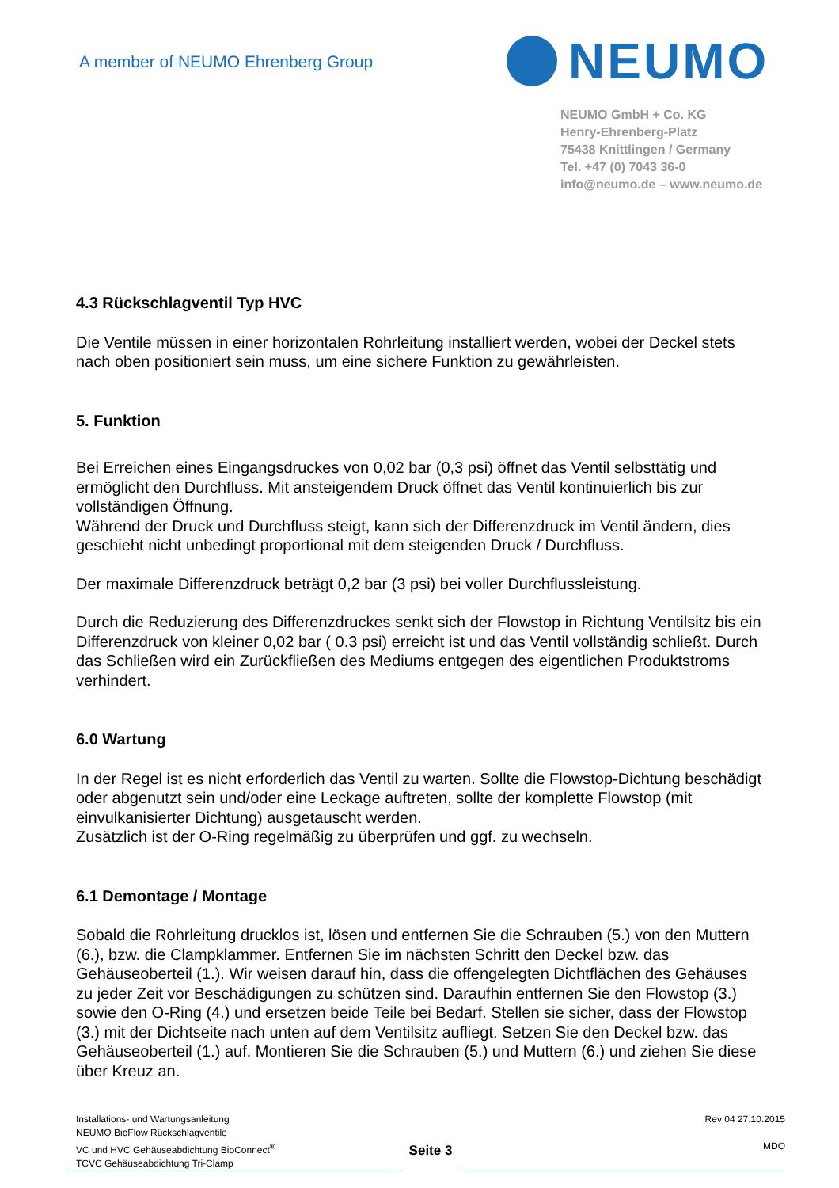A member of NEUMO Ehrenberg Group
NEUMO
NEUMO GmbH + Co. KG
Henry-Ehrenberg-Platz
75438 Knittlingen / Germany
Tel. +47 (0) 7043 36-0
info@neumo.de – www.neumo.de
4.3 Rückschlagventil Typ HVC
Die Ventile müssen in einer horizontalen Rohrleitung installiert werden, wobei der Deckel stets nach oben positioniert sein muss, um eine sichere Funktion zu gewährleisten.
5. Funktion
Bei Erreichen eines Eingangsdruckes von 0,02 bar (0,3 psi) öffnet das Ventil selbsttätig und ermöglicht den Durchfluss. Mit ansteigendem Druck öffnet das Ventil kontinuierlich bis zur vollständigen Öffnung.
Während der Druck und Durchfluss steigt, kann sich der Differenzdruck im Ventil ändern, dies geschieht nicht unbedingt proportional mit dem steigenden Druck / Durchfluss.
Der maximale Differenzdruck beträgt 0,2 bar (3 psi) bei voller Durchflussleistung.
Durch die Reduzierung des Differenzdruckes senkt sich der Flowstop in Richtung Ventilsitz bis ein Differenzdruck von kleiner 0,02 bar ( 0.3 psi) erreicht ist und das Ventil vollständig schließt. Durch das Schließen wird ein Zurückfließen des Mediums entgegen des eigentlichen Produktstroms verhindert.
6.0 Wartung
In der Regel ist es nicht erforderlich das Ventil zu warten. Sollte die Flowstop-Dichtung beschädigt oder abgenutzt sein und/oder eine Leckage auftreten, sollte der komplette Flowstop (mit einvulkanisierter Dichtung) ausgetauscht werden.
Zusätzlich ist der O-Ring regelmäßig zu überprüfen und ggf. zu wechseln.
6.1 Demontage / Montage
Sobald die Rohrleitung drucklos ist, lösen und entfernen Sie die Schrauben (5.) von den Muttern (6.), bzw. die Clampklammer. Entfernen Sie im nächsten Schritt den Deckel bzw. das Gehäuseoberteil (1.). Wir weisen darauf hin, dass die offengelegten Dichtflächen des Gehäuses zu jeder Zeit vor Beschädigungen zu schützen sind. Daraufhin entfernen Sie den Flowstop (3.) sowie den O-Ring (4.) und ersetzen beide Teile bei Bedarf. Stellen sie sicher, dass der Flowstop (3.) mit der Dichtseite nach unten auf dem Ventilsitz aufliegt. Setzen Sie den Deckel bzw. das Gehäuseoberteil (1.) auf. Montieren Sie die Schrauben (5.) und Muttern (6.) und ziehen Sie diese über Kreuz an.
Installations- und Wartungsanleitung
NEUMO BioFlow Rückschlagventile
VC und HVC Gehäuseabdichtung BioConnect<sup>®</sup>
TCVC Gehäuseabdichtung Tri-Clamp
Seite 3
Rev 04 27.10.2015
MDO